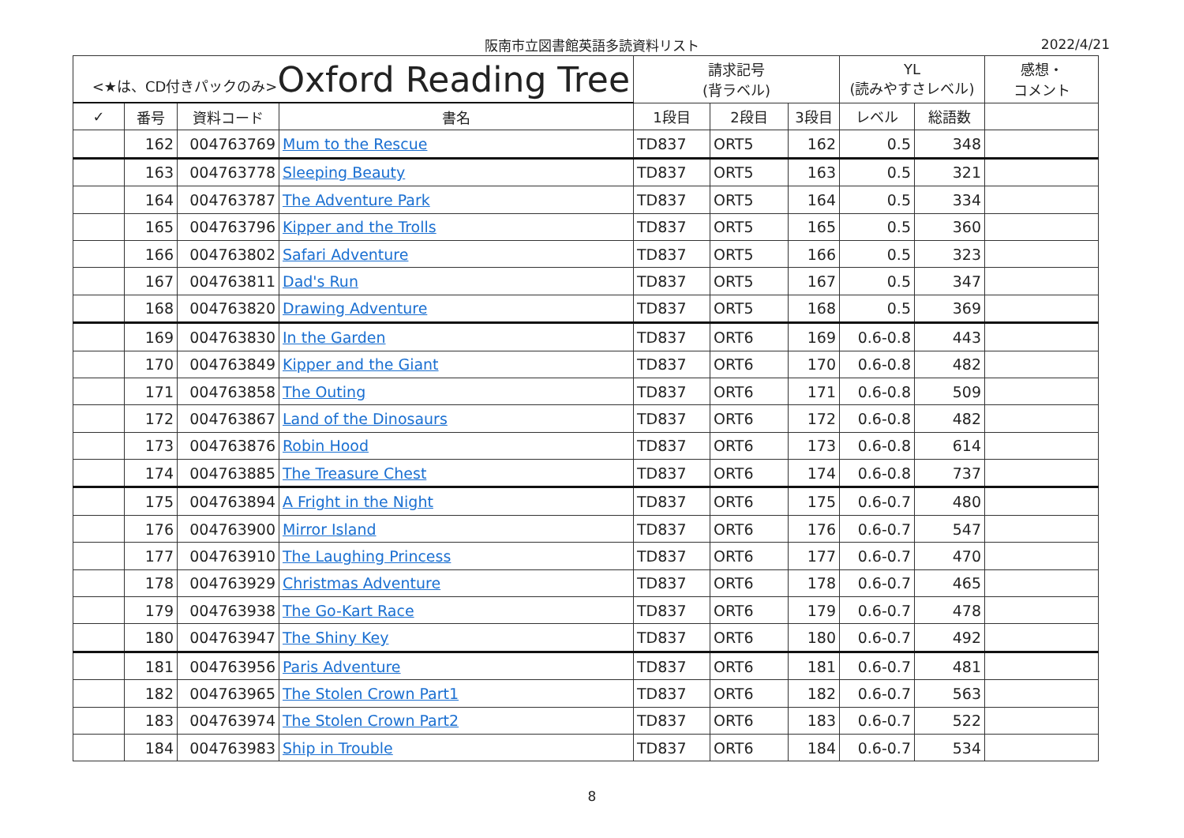阪南市立図書館英語多読資料リスト 2022/4/21
| <★は、CD付きパックのみ> Oxford Reading Tree | | | | 請求記号 (背ラベル) | | | YL (読みやすさレベル) | | 感想・ コメント |
| --- | --- | --- | --- | --- | --- | --- | --- | --- | --- |
| ✓ | 番号 | 資料コード | 書名 | 1段目 | 2段目 | 3段目 | レベル | 総語数 | |
| | 162 | 004763769 | Mum to the Rescue | TD837 | ORT5 | 162 | 0.5 | 348 | |
| | 163 | 004763778 | Sleeping Beauty | TD837 | ORT5 | 163 | 0.5 | 321 | |
| | 164 | 004763787 | The Adventure Park | TD837 | ORT5 | 164 | 0.5 | 334 | |
| | 165 | 004763796 | Kipper and the Trolls | TD837 | ORT5 | 165 | 0.5 | 360 | |
| | 166 | 004763802 | Safari Adventure | TD837 | ORT5 | 166 | 0.5 | 323 | |
| | 167 | 004763811 | Dad's Run | TD837 | ORT5 | 167 | 0.5 | 347 | |
| | 168 | 004763820 | Drawing Adventure | TD837 | ORT5 | 168 | 0.5 | 369 | |
| | 169 | 004763830 | In the Garden | TD837 | ORT6 | 169 | 0.6-0.8 | 443 | |
| | 170 | 004763849 | Kipper and the Giant | TD837 | ORT6 | 170 | 0.6-0.8 | 482 | |
| | 171 | 004763858 | The Outing | TD837 | ORT6 | 171 | 0.6-0.8 | 509 | |
| | 172 | 004763867 | Land of the Dinosaurs | TD837 | ORT6 | 172 | 0.6-0.8 | 482 | |
| | 173 | 004763876 | Robin Hood | TD837 | ORT6 | 173 | 0.6-0.8 | 614 | |
| | 174 | 004763885 | The Treasure Chest | TD837 | ORT6 | 174 | 0.6-0.8 | 737 | |
| | 175 | 004763894 | A Fright in the Night | TD837 | ORT6 | 175 | 0.6-0.7 | 480 | |
| | 176 | 004763900 | Mirror Island | TD837 | ORT6 | 176 | 0.6-0.7 | 547 | |
| | 177 | 004763910 | The Laughing Princess | TD837 | ORT6 | 177 | 0.6-0.7 | 470 | |
| | 178 | 004763929 | Christmas Adventure | TD837 | ORT6 | 178 | 0.6-0.7 | 465 | |
| | 179 | 004763938 | The Go-Kart Race | TD837 | ORT6 | 179 | 0.6-0.7 | 478 | |
| | 180 | 004763947 | The Shiny Key | TD837 | ORT6 | 180 | 0.6-0.7 | 492 | |
| | 181 | 004763956 | Paris Adventure | TD837 | ORT6 | 181 | 0.6-0.7 | 481 | |
| | 182 | 004763965 | The Stolen Crown Part1 | TD837 | ORT6 | 182 | 0.6-0.7 | 563 | |
| | 183 | 004763974 | The Stolen Crown Part2 | TD837 | ORT6 | 183 | 0.6-0.7 | 522 | |
| | 184 | 004763983 | Ship in Trouble | TD837 | ORT6 | 184 | 0.6-0.7 | 534 | |
8